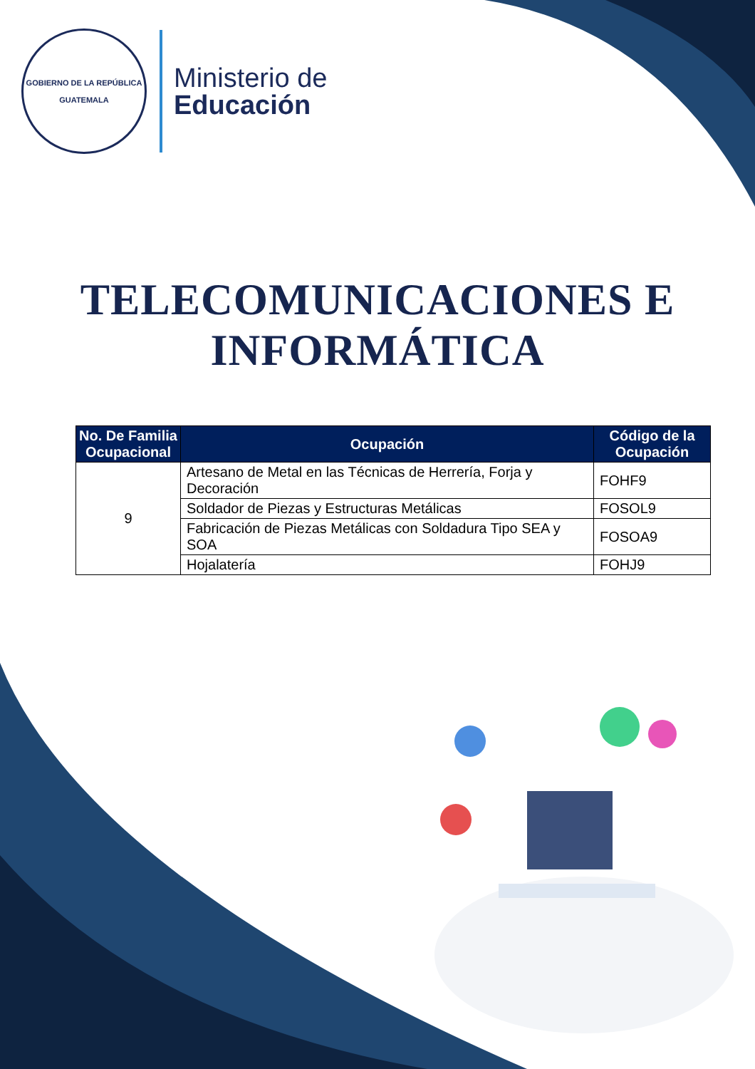GOBIERNO DE LA REPÚBLICA
GUATEMALA
Ministerio de
Educación
TELECOMUNICACIONES E INFORMÁTICA
| No. De Familia Ocupacional | Ocupación | Código de la Ocupación |
| --- | --- | --- |
| 9 | Artesano de Metal en las Técnicas de Herrería, Forja y Decoración | FOHF9 |
| | Soldador de Piezas y Estructuras Metálicas | FOSOL9 |
| | Fabricación de Piezas Metálicas con Soldadura Tipo SEA y SOA | FOSOA9 |
| | Hojalatería | FOHJ9 |